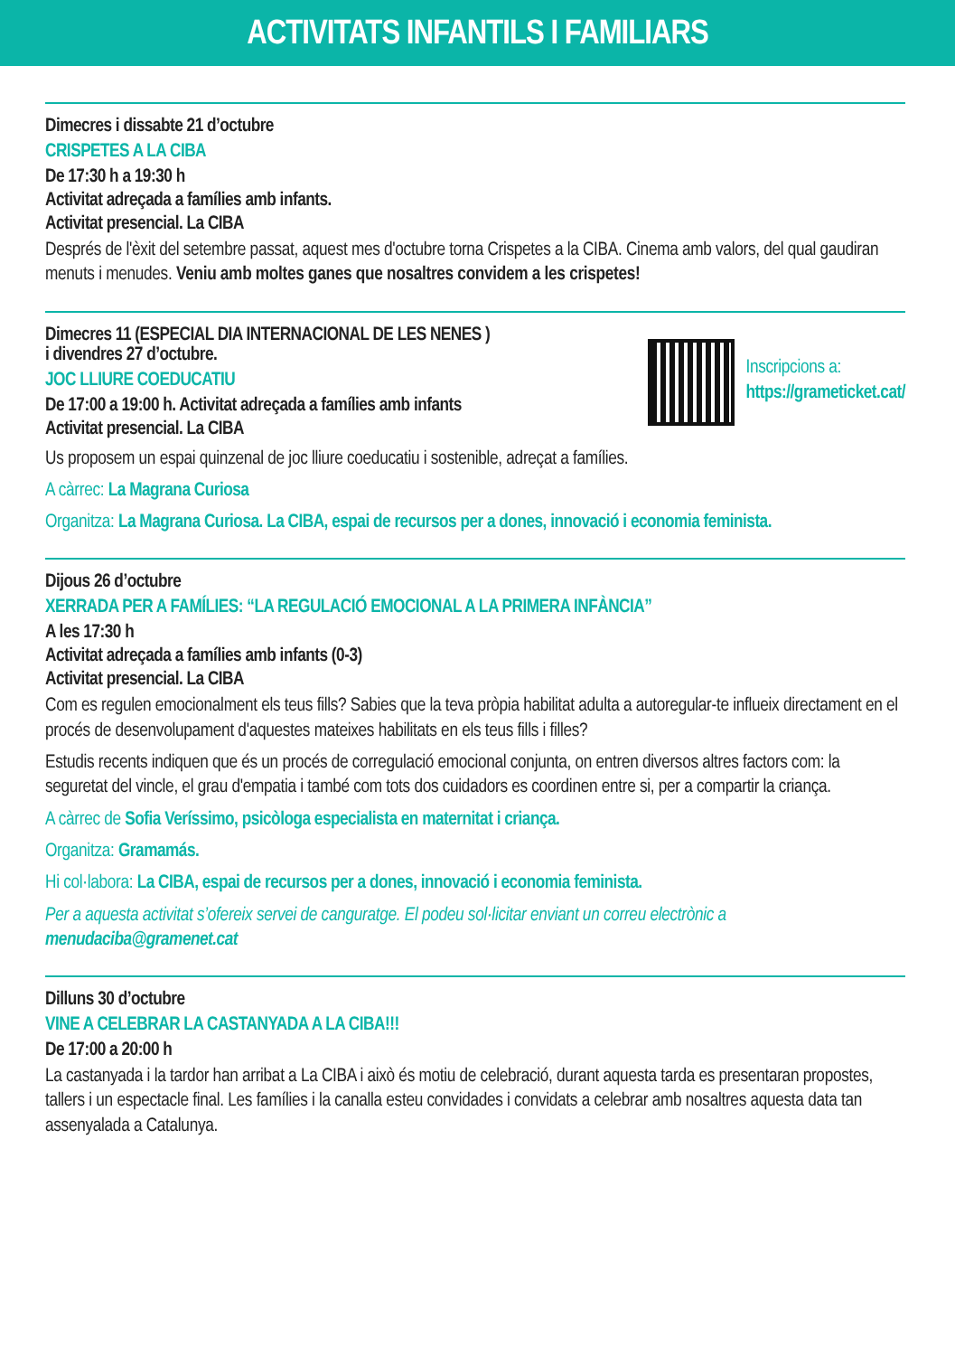ACTIVITATS INFANTILS I FAMILIARS
Dimecres i dissabte 21 d’octubre
CRISPETES A LA CIBA
De 17:30 h a 19:30 h
Activitat adreçada a famílies amb infants.
Activitat presencial. La CIBA
Després de l'èxit del setembre passat, aquest mes d'octubre torna Crispetes a la CIBA. Cinema amb valors, del qual gaudiran menuts i menudes. Veniu amb moltes ganes que nosaltres convidem a les crispetes!
Dimecres 11 (ESPECIAL DIA INTERNACIONAL DE LES NENES )
i divendres 27 d’octubre.
JOC LLIURE COEDUCATIU
De 17:00 a 19:00 h. Activitat adreçada a famílies amb infants
Activitat presencial. La CIBA
Inscripcions a:
https://grameticket.cat/
Us proposem un espai quinzenal de joc lliure coeducatiu i sostenible, adreçat a famílies.
A càrrec: La Magrana Curiosa
Organitza: La Magrana Curiosa. La CIBA, espai de recursos per a dones, innovació i economia feminista.
Dijous 26 d’octubre
XERRADA PER A FAMÍLIES: “LA REGULACIÓ EMOCIONAL A LA PRIMERA INFÀNCIA”
A les 17:30 h
Activitat adreçada a famílies amb infants (0-3)
Activitat presencial. La CIBA
Com es regulen emocionalment els teus fills? Sabies que la teva pròpia habilitat adulta a autoregular-te influeix directament en el procés de desenvolupament d'aquestes mateixes habilitats en els teus fills i filles?
Estudis recents indiquen que és un procés de corregulació emocional conjunta, on entren diversos altres factors com: la seguretat del vincle, el grau d'empatia i també com tots dos cuidadors es coordinen entre si, per a compartir la criança.
A càrrec de Sofia Veríssimo, psicòloga especialista en maternitat i criança.
Organitza: Gramamás.
Hi col·labora: La CIBA, espai de recursos per a dones, innovació i economia feminista.
Per a aquesta activitat s’ofereix servei de canguratge. El podeu sol·licitar enviant un correu electrònic a menudaciba@gramenet.cat
Dilluns 30 d’octubre
VINE A CELEBRAR LA CASTANYADA A LA CIBA!!!
De 17:00 a 20:00 h
La castanyada i la tardor han arribat a La CIBA i això és motiu de celebració, durant aquesta tarda es presentaran propostes, tallers i un espectacle final. Les famílies i la canalla esteu convidades i convidats a celebrar amb nosaltres aquesta data tan assenyalada a Catalunya.